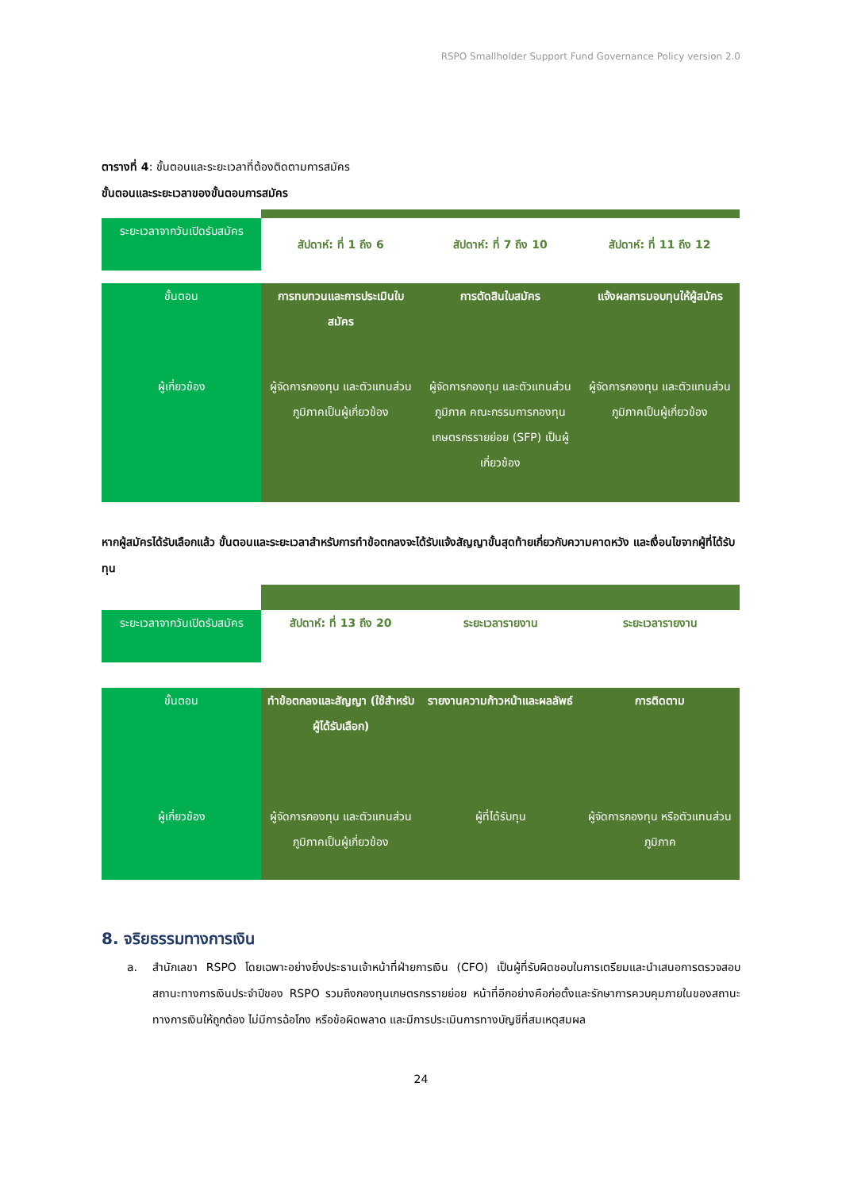RSPO Smallholder Support Fund Governance Policy version 2.0
ตารางที่ 4: ขั้นตอนและระยะเวลาที่ต้องติดตามการสมัคร
ขั้นตอนและระยะเวลาของขั้นตอนการสมัคร
| ระยะเวลาจากวันเปิดรับสมัคร | สัปดาห์: ที่ 1 ถึง 6 | สัปดาห์: ที่ 7 ถึง 10 | สัปดาห์: ที่ 11 ถึง 12 |
| --- | --- | --- | --- |
| ขั้นตอน | การทบทวนและการประเมินใบสมัคร | การตัดสินใบสมัคร | แจ้งผลการมอบทุนให้ผู้สมัคร |
| ผู้เกี่ยวข้อง | ผู้จัดการกองทุน และตัวแทนส่วนภูมิภาคเป็นผู้เกี่ยวข้อง | ผู้จัดการกองทุน และตัวแทนส่วนภูมิภาค คณะกรรมการกองทุนเกษตรกรรายย่อย (SFP) เป็นผู้เกี่ยวข้อง | ผู้จัดการกองทุน และตัวแทนส่วนภูมิภาคเป็นผู้เกี่ยวข้อง |
หากผู้สมัครได้รับเลือกแล้ว ขั้นตอนและระยะเวลาสำหรับการทำข้อตกลงจะได้รับแจ้งสัญญาขั้นสุดท้ายเกี่ยวกับความคาดหวัง และเงื่อนไขจากผู้ที่ได้รับทุน
| ระยะเวลาจากวันเปิดรับสมัคร | สัปดาห์: ที่ 13 ถึง 20 | ระยะเวลารายงาน | ระยะเวลารายงาน |
| --- | --- | --- | --- |
| ขั้นตอน | ทำข้อตกลงและสัญญา (ใช้สำหรับผู้ได้รับเลือก) | รายงานความก้าวหน้าและผลลัพธ์ | การติดตาม |
| ผู้เกี่ยวข้อง | ผู้จัดการกองทุน และตัวแทนส่วนภูมิภาคเป็นผู้เกี่ยวข้อง | ผู้ที่ได้รับทุน | ผู้จัดการกองทุน หรือตัวแทนส่วนภูมิภาค |
8. จริยธรรมทางการเงิน
a. สำนักเลขา RSPO โดยเฉพาะอย่างยิ่งประธานเจ้าหน้าที่ฝ่ายการเงิน (CFO) เป็นผู้ที่รับผิดชอบในการเตรียมและนำเสนอการตรวจสอบสถานะทางการเงินประจำปีของ RSPO รวมถึงกองทุนเกษตรกรรายย่อย หน้าที่อีกอย่างคือก่อตั้งและรักษาการควบคุมภายในของสถานะทางการเงินให้ถูกต้อง ไม่มีการฉ้อโกง หรือข้อผิดพลาด และมีการประเมินการทางบัญชีที่สมเหตุสมผล
24